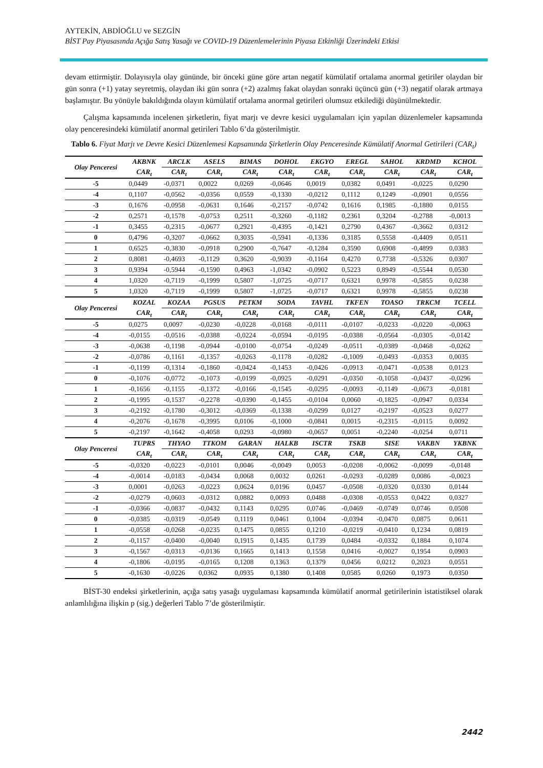AYTEKİN, ABDİOĞLU ve SEZGİN
BİST Pay Piyasasında Açığa Satış Yasağı ve COVID-19 Düzenlemelerinin Piyasa Etkinliği Üzerindeki Etkisi
devam ettirmiştir. Dolayısıyla olay gününde, bir önceki güne göre artan negatif kümülatif ortalama anormal getiriler olaydan bir gün sonra (+1) yatay seyretmiş, olaydan iki gün sonra (+2) azalmış fakat olaydan sonraki üçüncü gün (+3) negatif olarak artmaya başlamıştır. Bu yönüyle bakıldığında olayın kümülatif ortalama anormal getirileri olumsuz etkilediği düşünülmektedir.
Çalışma kapsamında incelenen şirketlerin, fiyat marjı ve devre kesici uygulamaları için yapılan düzenlemeler kapsamında olay penceresindeki kümülatif anormal getirileri Tablo 6’da gösterilmiştir.
Tablo 6. Fiyat Marjı ve Devre Kesici Düzenlemesi Kapsamında Şirketlerin Olay Penceresinde Kümülatif Anormal Getirileri (CAR<sub>t</sub>)
| Olay Penceresi | AKBNK | ARCLK | ASELS | BIMAS | DOHOL | EKGYO | EREGL | SAHOL | KRDMD | KCHOL |
| --- | --- | --- | --- | --- | --- | --- | --- | --- | --- | --- |
| | CAR<sub>t</sub> | CAR<sub>t</sub> | CAR<sub>t</sub> | CAR<sub>t</sub> | CAR<sub>t</sub> | CAR<sub>t</sub> | CAR<sub>t</sub> | CAR<sub>t</sub> | CAR<sub>t</sub> | CAR<sub>t</sub> |
| -5 | 0,0449 | -0,0371 | 0,0022 | 0,0269 | -0,0646 | 0,0019 | 0,0382 | 0,0491 | -0,0225 | 0,0290 |
| -4 | 0,1107 | -0,0562 | -0,0356 | 0,0559 | -0,1330 | -0,0212 | 0,1112 | 0,1249 | -0,0901 | 0,0556 |
| -3 | 0,1676 | -0,0958 | -0,0631 | 0,1646 | -0,2157 | -0,0742 | 0,1616 | 0,1985 | -0,1880 | 0,0155 |
| -2 | 0,2571 | -0,1578 | -0,0753 | 0,2511 | -0,3260 | -0,1182 | 0,2361 | 0,3204 | -0,2788 | -0,0013 |
| -1 | 0,3455 | -0,2315 | -0,0677 | 0,2921 | -0,4395 | -0,1421 | 0,2790 | 0,4367 | -0,3662 | 0,0312 |
| 0 | 0,4796 | -0,3207 | -0,0662 | 0,3035 | -0,5941 | -0,1336 | 0,3185 | 0,5558 | -0,4409 | 0,0511 |
| 1 | 0,6525 | -0,3830 | -0,0918 | 0,2900 | -0,7647 | -0,1284 | 0,3590 | 0,6908 | -0,4899 | 0,0383 |
| 2 | 0,8081 | -0,4693 | -0,1129 | 0,3620 | -0,9039 | -0,1164 | 0,4270 | 0,7738 | -0,5326 | 0,0307 |
| 3 | 0,9394 | -0,5944 | -0,1590 | 0,4963 | -1,0342 | -0,0902 | 0,5223 | 0,8949 | -0,5544 | 0,0530 |
| 4 | 1,0320 | -0,7119 | -0,1999 | 0,5807 | -1,0725 | -0,0717 | 0,6321 | 0,9978 | -0,5855 | 0,0238 |
| 5 | 1,0320 | -0,7119 | -0,1999 | 0,5807 | -1,0725 | -0,0717 | 0,6321 | 0,9978 | -0,5855 | 0,0238 |
| Olay Penceresi | KOZAL | KOZAA | PGSUS | PETKM | SODA | TAVHL | TKFEN | TOASO | TRKCM | TCELL |
| | CAR<sub>t</sub> | CAR<sub>t</sub> | CAR<sub>t</sub> | CAR<sub>t</sub> | CAR<sub>t</sub> | CAR<sub>t</sub> | CAR<sub>t</sub> | CAR<sub>t</sub> | CAR<sub>t</sub> | CAR<sub>t</sub> |
| -5 | 0,0275 | 0,0097 | -0,0230 | -0,0228 | -0,0168 | -0,0111 | -0,0107 | -0,0233 | -0,0220 | -0,0063 |
| -4 | -0,0155 | -0,0516 | -0,0388 | -0,0224 | -0,0594 | -0,0195 | -0,0388 | -0,0564 | -0,0305 | -0,0142 |
| -3 | -0,0638 | -0,1198 | -0,0944 | -0,0100 | -0,0754 | -0,0249 | -0,0511 | -0,0389 | -0,0468 | -0,0262 |
| -2 | -0,0786 | -0,1161 | -0,1357 | -0,0263 | -0,1178 | -0,0282 | -0,1009 | -0,0493 | -0,0353 | 0,0035 |
| -1 | -0,1199 | -0,1314 | -0,1860 | -0,0424 | -0,1453 | -0,0426 | -0,0913 | -0,0471 | -0,0538 | 0,0123 |
| 0 | -0,1076 | -0,0772 | -0,1073 | -0,0199 | -0,0925 | -0,0291 | -0,0350 | -0,1058 | -0,0437 | -0,0296 |
| 1 | -0,1656 | -0,1155 | -0,1372 | -0,0166 | -0,1545 | -0,0295 | -0,0093 | -0,1149 | -0,0673 | -0,0181 |
| 2 | -0,1995 | -0,1537 | -0,2278 | -0,0390 | -0,1455 | -0,0104 | 0,0060 | -0,1825 | -0,0947 | 0,0334 |
| 3 | -0,2192 | -0,1780 | -0,3012 | -0,0369 | -0,1338 | -0,0299 | 0,0127 | -0,2197 | -0,0523 | 0,0277 |
| 4 | -0,2076 | -0,1678 | -0,3995 | 0,0106 | -0,1000 | -0,0841 | 0,0015 | -0,2315 | -0,0115 | 0,0092 |
| 5 | -0,2197 | -0,1642 | -0,4058 | 0,0293 | -0,0980 | -0,0657 | 0,0051 | -0,2240 | -0,0254 | 0,0711 |
| Olay Penceresi | TUPRS | THYAO | TTKOM | GARAN | HALKB | ISCTR | TSKB | SISE | VAKBN | YKBNK |
| | CAR<sub>t</sub> | CAR<sub>t</sub> | CAR<sub>t</sub> | CAR<sub>t</sub> | CAR<sub>t</sub> | CAR<sub>t</sub> | CAR<sub>t</sub> | CAR<sub>t</sub> | CAR<sub>t</sub> | CAR<sub>t</sub> |
| -5 | -0,0320 | -0,0223 | -0,0101 | 0,0046 | -0,0049 | 0,0053 | -0,0208 | -0,0062 | -0,0099 | -0,0148 |
| -4 | -0,0014 | -0,0183 | -0,0434 | 0,0068 | 0,0032 | 0,0261 | -0,0293 | -0,0289 | 0,0086 | -0,0023 |
| -3 | 0,0001 | -0,0263 | -0,0223 | 0,0624 | 0,0196 | 0,0457 | -0,0508 | -0,0320 | 0,0330 | 0,0144 |
| -2 | -0,0279 | -0,0603 | -0,0312 | 0,0882 | 0,0093 | 0,0488 | -0,0308 | -0,0553 | 0,0422 | 0,0327 |
| -1 | -0,0366 | -0,0837 | -0,0432 | 0,1143 | 0,0295 | 0,0746 | -0,0469 | -0,0749 | 0,0746 | 0,0508 |
| 0 | -0,0385 | -0,0319 | -0,0549 | 0,1119 | 0,0461 | 0,1004 | -0,0394 | -0,0470 | 0,0875 | 0,0611 |
| 1 | -0,0558 | -0,0268 | -0,0235 | 0,1475 | 0,0855 | 0,1210 | -0,0219 | -0,0410 | 0,1234 | 0,0819 |
| 2 | -0,1157 | -0,0400 | -0,0040 | 0,1915 | 0,1435 | 0,1739 | 0,0484 | -0,0332 | 0,1884 | 0,1074 |
| 3 | -0,1567 | -0,0313 | -0,0136 | 0,1665 | 0,1413 | 0,1558 | 0,0416 | -0,0027 | 0,1954 | 0,0903 |
| 4 | -0,1806 | -0,0195 | -0,0165 | 0,1208 | 0,1363 | 0,1379 | 0,0456 | 0,0212 | 0,2023 | 0,0551 |
| 5 | -0,1630 | -0,0226 | 0,0362 | 0,0935 | 0,1380 | 0,1408 | 0,0585 | 0,0260 | 0,1973 | 0,0350 |
BİST-30 endeksi şirketlerinin, açığa satış yasağı uygulaması kapsamında kümülatif anormal getirilerinin istatistiksel olarak anlamlılığına ilişkin p (sig.) değerleri Tablo 7’de gösterilmiştir.
2442